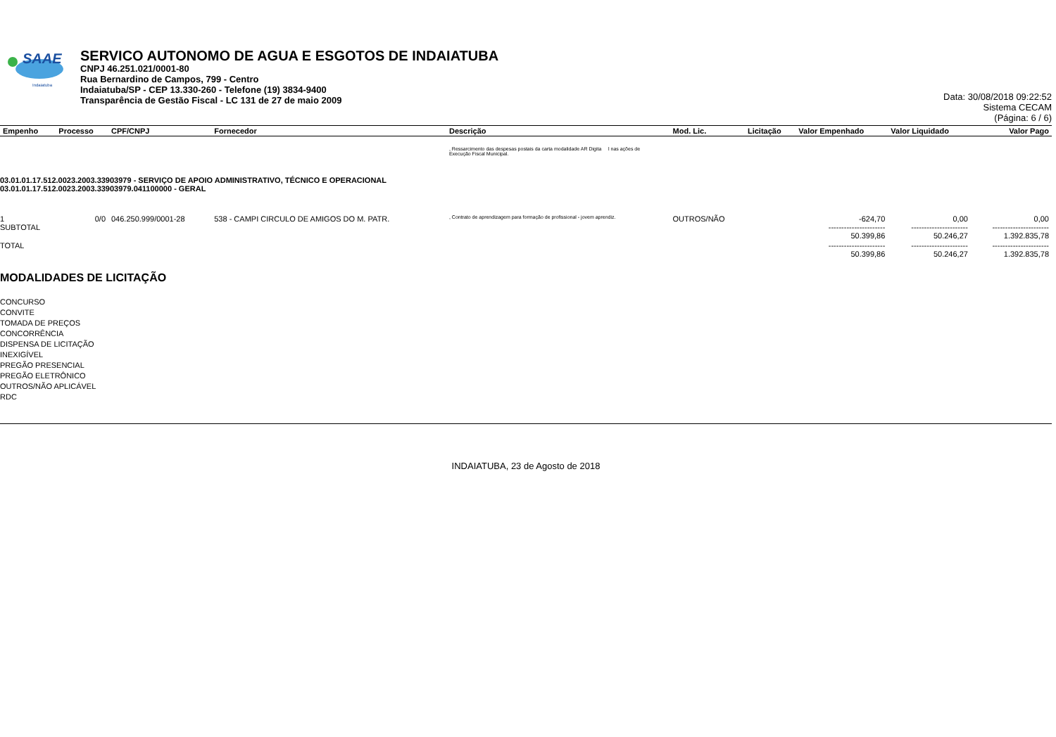SAAE
Indaiatuba
SERVICO AUTONOMO DE AGUA E ESGOTOS DE INDAIATUBA
CNPJ 46.251.021/0001-80
Rua Bernardino de Campos, 799 - Centro
Indaiatuba/SP - CEP 13.330-260 - Telefone (19) 3834-9400
Transparência de Gestão Fiscal - LC 131 de 27 de maio 2009
Data: 30/08/2018 09:22:52
Sistema CECAM
(Página: 6 / 6)
| Empenho | Processo | CPF/CNPJ | Fornecedor | Descrição | Mod. Lic. | Licitação | Valor Empenhado | Valor Liquidado | Valor Pago |
| --- | --- | --- | --- | --- | --- | --- | --- | --- | --- |
| | | | | , Ressarcimento das despesas postais da carta modalidade AR Digita l nas ações de Execução Fiscal Municipal. | | | | | |
| 03.01.01.17.512.0023.2003.33903979 - SERVIÇO DE APOIO ADMINISTRATIVO, TÉCNICO E OPERACIONAL 03.01.01.17.512.0023.2003.33903979.041100000 - GERAL | | | | | | | | | |
| 1 SUBTOTAL | 0/0 | 046.250.999/0001-28 | 538 - CAMPI CIRCULO DE AMIGOS DO M. PATR. | , Contrato de aprendizagem para formação de profissional - jovem aprendiz. | OUTROS/NÃO | | -624,70 ---------------------- 50.399,86 | 0,00 ---------------------- 50.246,27 | 0,00 ---------------------- 1.392.835,78 |
| TOTAL | | | | | | | ---------------------- 50.399,86 | ---------------------- 50.246,27 | ---------------------- 1.392.835,78 |
MODALIDADES DE LICITAÇÃO
CONCURSO
CONVITE
TOMADA DE PREÇOS
CONCORRÊNCIA
DISPENSA DE LICITAÇÃO
INEXIGÍVEL
PREGÃO PRESENCIAL
PREGÃO ELETRÔNICO
OUTROS/NÃO APLICÁVEL
RDC
INDAIATUBA, 23 de Agosto de 2018